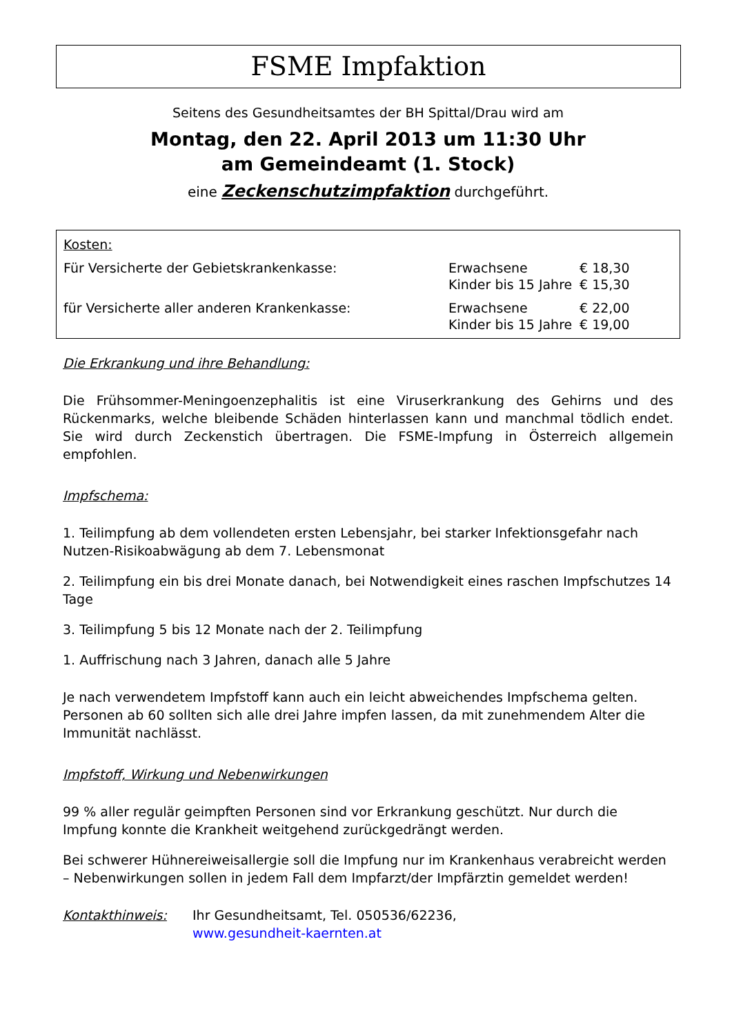FSME Impfaktion
Seitens des Gesundheitsamtes der BH Spittal/Drau wird am
Montag, den 22. April 2013 um 11:30 Uhr
am Gemeindeamt (1. Stock)
eine Zeckenschutzimpfaktion durchgeführt.
| Kosten: | | |
| Für Versicherte der Gebietskrankenkasse: | Erwachsene Kinder bis 15 Jahre | € 18,30 € 15,30 |
| für Versicherte aller anderen Krankenkasse: | Erwachsene Kinder bis 15 Jahre | € 22,00 € 19,00 |
Die Erkrankung und ihre Behandlung:
Die Frühsommer-Meningoenzephalitis ist eine Viruserkrankung des Gehirns und des Rückenmarks, welche bleibende Schäden hinterlassen kann und manchmal tödlich endet. Sie wird durch Zeckenstich übertragen. Die FSME-Impfung in Österreich allgemein empfohlen.
Impfschema:
1. Teilimpfung ab dem vollendeten ersten Lebensjahr, bei starker Infektionsgefahr nach Nutzen-Risikoabwägung ab dem 7. Lebensmonat
2. Teilimpfung ein bis drei Monate danach, bei Notwendigkeit eines raschen Impfschutzes 14 Tage
3. Teilimpfung 5 bis 12 Monate nach der 2. Teilimpfung
1. Auffrischung nach 3 Jahren, danach alle 5 Jahre
Je nach verwendetem Impfstoff kann auch ein leicht abweichendes Impfschema gelten.
Personen ab 60 sollten sich alle drei Jahre impfen lassen, da mit zunehmendem Alter die Immunität nachlässt.
Impfstoff, Wirkung und Nebenwirkungen
99 % aller regulär geimpften Personen sind vor Erkrankung geschützt. Nur durch die Impfung konnte die Krankheit weitgehend zurückgedrängt werden.
Bei schwerer Hühnereiweisallergie soll die Impfung nur im Krankenhaus verabreicht werden – Nebenwirkungen sollen in jedem Fall dem Impfarzt/der Impfärztin gemeldet werden!
Kontakthinweis: Ihr Gesundheitsamt, Tel. 050536/62236,
www.gesundheit-kaernten.at